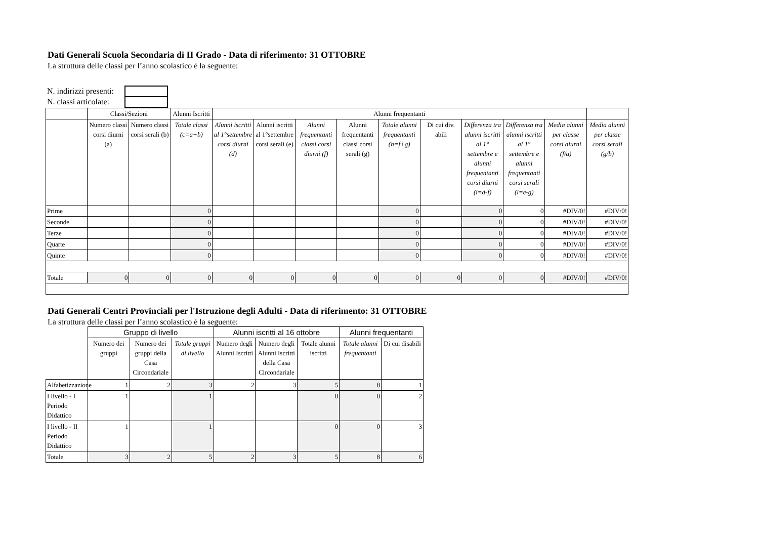Dati Generali Scuola Secondaria di II Grado - Data di riferimento: 31 OTTOBRE
La struttura delle classi per l’anno scolastico è la seguente:
| N. indirizzi presenti: | |
| N. classi articolate: | |
| | Classi/Sezioni | | Alunni Iscritti | Alunni frequentanti | | | | | | | | | |
| --- | --- | --- | --- | --- | --- | --- | --- | --- | --- | --- | --- | --- | --- |
| | Numero classi corsi diurni (a) | Numero classi corsi serali (b) | Totale classi (c=a+b) | Alunni iscritti al 1°settembre corsi diurni (d) | Alunni iscritti al 1°settembre corsi serali (e) | Alunni frequentanti classi corsi diurni (f) | Alunni frequentanti classi corsi serali (g) | Totale alunni frequentanti (h=f+g) | Di cui div. abili | Differenza tra alunni iscritti al 1° settembre e alunni frequentanti corsi diurni (i=d-f) | Differenza tra alunni iscritti al 1° settembre e alunni frequentanti corsi serali (l=e-g) | Media alunni per classe corsi diurni (f/a) | Media alunni per classe corsi serali (g/b) |
| Prime | | | 0 | | | | | 0 | | 0 | 0 | #DIV/0! | #DIV/0! |
| Seconde | | | 0 | | | | | 0 | | 0 | 0 | #DIV/0! | #DIV/0! |
| Terze | | | 0 | | | | | 0 | | 0 | 0 | #DIV/0! | #DIV/0! |
| Quarte | | | 0 | | | | | 0 | | 0 | 0 | #DIV/0! | #DIV/0! |
| Quinte | | | 0 | | | | | 0 | | 0 | 0 | #DIV/0! | #DIV/0! |
| Totale | 0 | 0 | 0 | 0 | 0 | 0 | 0 | 0 | 0 | 0 | 0 | #DIV/0! | #DIV/0! |
Dati Generali Centri Provinciali per l'Istruzione degli Adulti - Data di riferimento: 31 OTTOBRE
La struttura delle classi per l’anno scolastico è la seguente:
| | Gruppo di livello | | | Alunni iscritti al 16 ottobre | | | Alunni frequentanti | |
| --- | --- | --- | --- | --- | --- | --- | --- | --- |
| | Numero dei gruppi | Numero dei gruppi della Casa Circondariale | Totale gruppi di livello | Numero degli Alunni Iscritti | Numero degli Alunni Iscritti della Casa Circondariale | Totale alunni iscritti | Totale alunni frequentanti | Di cui disabili |
| Alfabetizzazione | 1 | 2 | 3 | 2 | 3 | 5 | 8 | 1 |
| I livello - I Periodo Didattico | 1 | | 1 | | | 0 | 0 | 2 |
| I livello - II Periodo Didattico | 1 | | 1 | | | 0 | 0 | 3 |
| Totale | 3 | 2 | 5 | 2 | 3 | 5 | 8 | 6 |